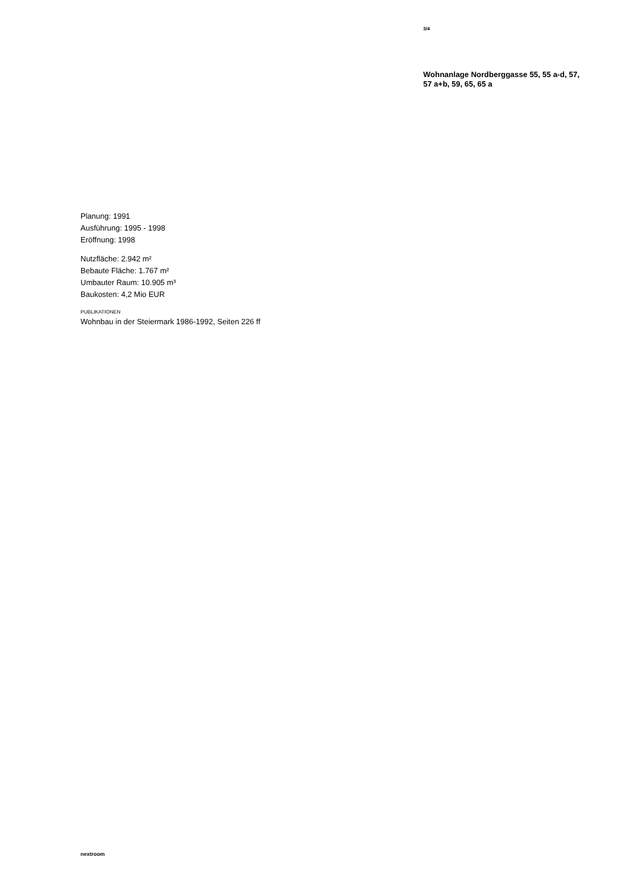3/4
Wohnanlage Nordberggasse 55, 55 a-d, 57, 57 a+b, 59, 65, 65 a
Planung: 1991
Ausführung: 1995 - 1998
Eröffnung: 1998
Nutzfläche: 2.942 m²
Bebaute Fläche: 1.767 m²
Umbauter Raum: 10.905 m³
Baukosten: 4,2 Mio EUR
PUBLIKATIONEN
Wohnbau in der Steiermark 1986-1992, Seiten 226 ff
nextroom